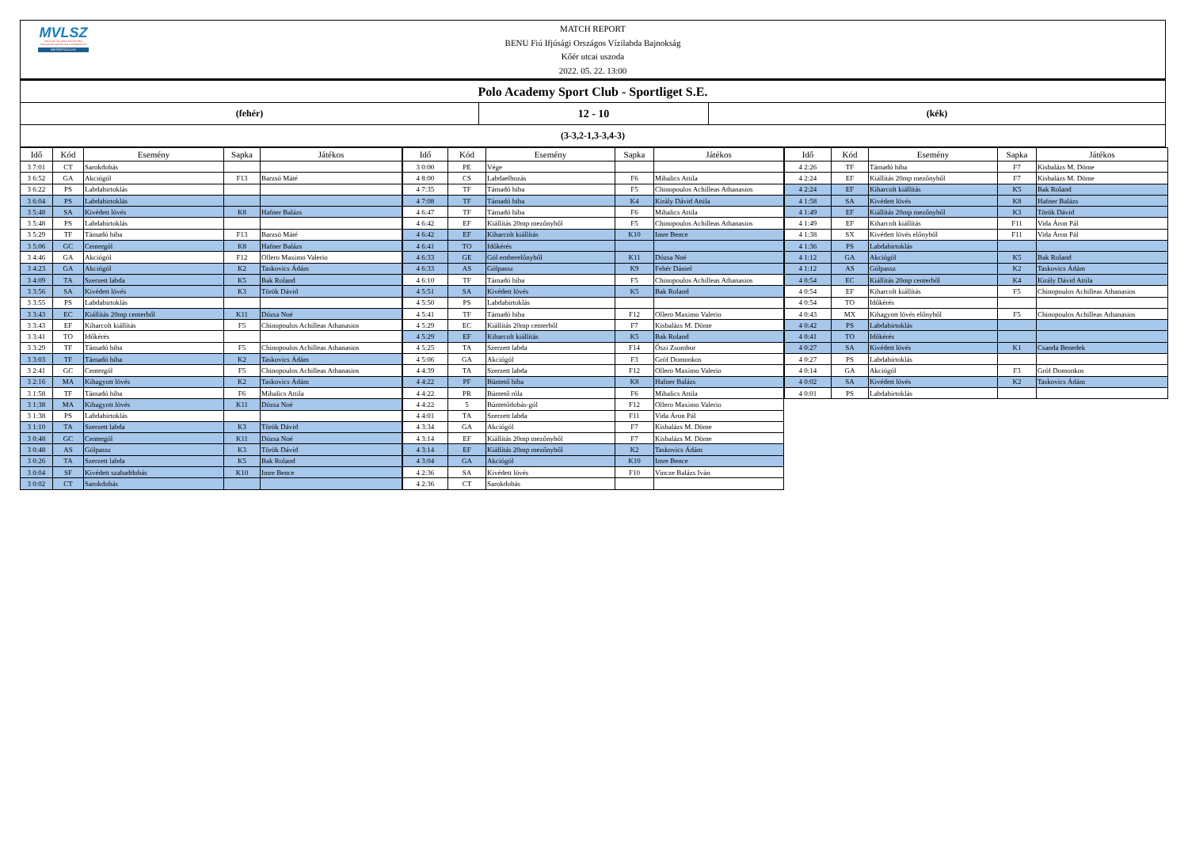MVLSZ
MAGYAR VÍZILABDA SZÖVETSÉG
HUNGARIAN WATER POLO FEDERATION
WATERPOLO.HU
MATCH REPORT
BENU Fiú Ifjúsági Országos Vízilabda Bajnokság
Kőér utcai uszoda
2022. 05. 22. 13:00
Polo Academy Sport Club - Sportliget S.E.
(fehér)
12 - 10
(kék)
(3-3,2-1,3-3,4-3)
| Idő | Kód | Esemény | Sapka | Játékos |
| --- | --- | --- | --- | --- |
| 3 7:01 | CT | Sarokdobás | | |
| 3 6:52 | GA | Akciógól | F13 | Barzsó Máté |
| 3 6:22 | PS | Labdabirtoklás | | |
| 3 6:04 | PS | Labdabirtoklás | | |
| 3 5:48 | SA | Kivédett lövés | K8 | Hafner Balázs |
| 3 5:48 | PS | Labdabirtoklás | | |
| 3 5:29 | TF | Támadó hiba | F13 | Barzsó Máté |
| 3 5:06 | GC | Centergól | K8 | Hafner Balázs |
| 3 4:46 | GA | Akciógól | F12 | Ollero Maximo Valerio |
| 3 4:23 | GA | Akciógól | K2 | Taskovics Ádám |
| 3 4:09 | TA | Szerzett labda | K5 | Bak Roland |
| 3 3:56 | SA | Kivédett lövés | K3 | Török Dávid |
| 3 3:55 | PS | Labdabirtoklás | | |
| 3 3:43 | EC | Kiállítás 20mp centerből | K11 | Dózsa Noé |
| 3 3:43 | EF | Kiharcolt kiállítás | F5 | Chinopoulos Achilleas Athanasios |
| 3 3:41 | TO | Időkérés | | |
| 3 3:29 | TF | Támadó hiba | F5 | Chinopoulos Achilleas Athanasios |
| 3 3:03 | TF | Támadó hiba | K2 | Taskovics Ádám |
| 3 2:41 | GC | Centergól | F5 | Chinopoulos Achilleas Athanasios |
| 3 2:16 | MA | Kihagyott lövés | K2 | Taskovics Ádám |
| 3 1:58 | TF | Támadó hiba | F6 | Mihalics Attila |
| 3 1:38 | MA | Kihagyott lövés | K11 | Dózsa Noé |
| 3 1:38 | PS | Labdabirtoklás | | |
| 3 1:10 | TA | Szerzett labda | K3 | Török Dávid |
| 3 0:48 | GC | Centergól | K11 | Dózsa Noé |
| 3 0:48 | AS | Gólpassz | K3 | Török Dávid |
| 3 0:26 | TA | Szerzett labda | K5 | Bak Roland |
| 3 0:04 | SF | Kivédett szabaddobás | K10 | Imre Bence |
| 3 0:02 | CT | Sarokdobás | | |
| Idő | Kód | Esemény | Sapka | Játékos |
| --- | --- | --- | --- | --- |
| 3 0:00 | PE | Vége | | |
| 4 8:00 | CS | Labdaelhozás | F6 | Mihalics Attila |
| 4 7:35 | TF | Támadó hiba | F5 | Chinopoulos Achilleas Athanasios |
| 4 7:08 | TF | Támadó hiba | K4 | Király Dávid Attila |
| 4 6:47 | TF | Támadó hiba | F6 | Mihalics Attila |
| 4 6:42 | EF | Kiállítás 20mp mezőnyből | F5 | Chinopoulos Achilleas Athanasios |
| 4 6:42 | EF | Kiharcolt kiállítás | K10 | Imre Bence |
| 4 6:41 | TO | Időkérés | | |
| 4 6:33 | GE | Gól emberelőnyből | K11 | Dózsa Noé |
| 4 6:33 | AS | Gólpassz | K9 | Fehér Dániel |
| 4 6:10 | TF | Támadó hiba | F5 | Chinopoulos Achilleas Athanasios |
| 4 5:51 | SA | Kivédett lövés | K5 | Bak Roland |
| 4 5:50 | PS | Labdabirtoklás | | |
| 4 5:41 | TF | Támadó hiba | F12 | Ollero Maximo Valerio |
| 4 5:29 | EC | Kiállítás 20mp centerből | F7 | Kisbalázs M. Döme |
| 4 5:29 | EF | Kiharcolt kiállítás | K5 | Bak Roland |
| 4 5:25 | TA | Szerzett labda | F14 | Őszi Zsombor |
| 4 5:06 | GA | Akciógól | F3 | Gróf Domonkos |
| 4 4:39 | TA | Szerzett labda | F12 | Ollero Maximo Valerio |
| 4 4:22 | PF | Büntető hiba | K8 | Hafner Balázs |
| 4 4:22 | PR | Büntető róla | F6 | Mihalics Attila |
| 4 4:22 | 5 | Büntetődobás-gól | F12 | Ollero Maximo Valerio |
| 4 4:01 | TA | Szerzett labda | F11 | Vida Áron Pál |
| 4 3:34 | GA | Akciógól | F7 | Kisbalázs M. Döme |
| 4 3:14 | EF | Kiállítás 20mp mezőnyből | F7 | Kisbalázs M. Döme |
| 4 3:14 | EF | Kiállítás 20mp mezőnyből | K2 | Taskovics Ádám |
| 4 3:04 | GA | Akciógól | K10 | Imre Bence |
| 4 2:36 | SA | Kivédett lövés | F10 | Vincze Balázs Iván |
| 4 2:36 | CT | Sarokdobás | | |
| Idő | Kód | Esemény | Sapka | Játékos |
| --- | --- | --- | --- | --- |
| 4 2:26 | TF | Támadó hiba | F7 | Kisbalázs M. Döme |
| 4 2:24 | EF | Kiállítás 20mp mezőnyből | F7 | Kisbalázs M. Döme |
| 4 2:24 | EF | Kiharcolt kiállítás | K5 | Bak Roland |
| 4 1:58 | SA | Kivédett lövés | K8 | Hafner Balázs |
| 4 1:49 | EF | Kiállítás 20mp mezőnyből | K3 | Török Dávid |
| 4 1:49 | EF | Kiharcolt kiállítás | F11 | Vida Áron Pál |
| 4 1:38 | SX | Kivédett lövés előnyből | F11 | Vida Áron Pál |
| 4 1:36 | PS | Labdabirtoklás | | |
| 4 1:12 | GA | Akciógól | K5 | Bak Roland |
| 4 1:12 | AS | Gólpassz | K2 | Taskovics Ádám |
| 4 0:54 | EC | Kiállítás 20mp centerből | K4 | Király Dávid Attila |
| 4 0:54 | EF | Kiharcolt kiállítás | F5 | Chinopoulos Achilleas Athanasios |
| 4 0:54 | TO | Időkérés | | |
| 4 0:43 | MX | Kihagyott lövés előnyből | F5 | Chinopoulos Achilleas Athanasios |
| 4 0:42 | PS | Labdabirtoklás | | |
| 4 0:41 | TO | Időkérés | | |
| 4 0:27 | SA | Kivédett lövés | K1 | Csanda Benedek |
| 4 0:27 | PS | Labdabirtoklás | | |
| 4 0:14 | GA | Akciógól | F3 | Gróf Domonkos |
| 4 0:02 | SA | Kivédett lövés | K2 | Taskovics Ádám |
| 4 0:01 | PS | Labdabirtoklás | | |